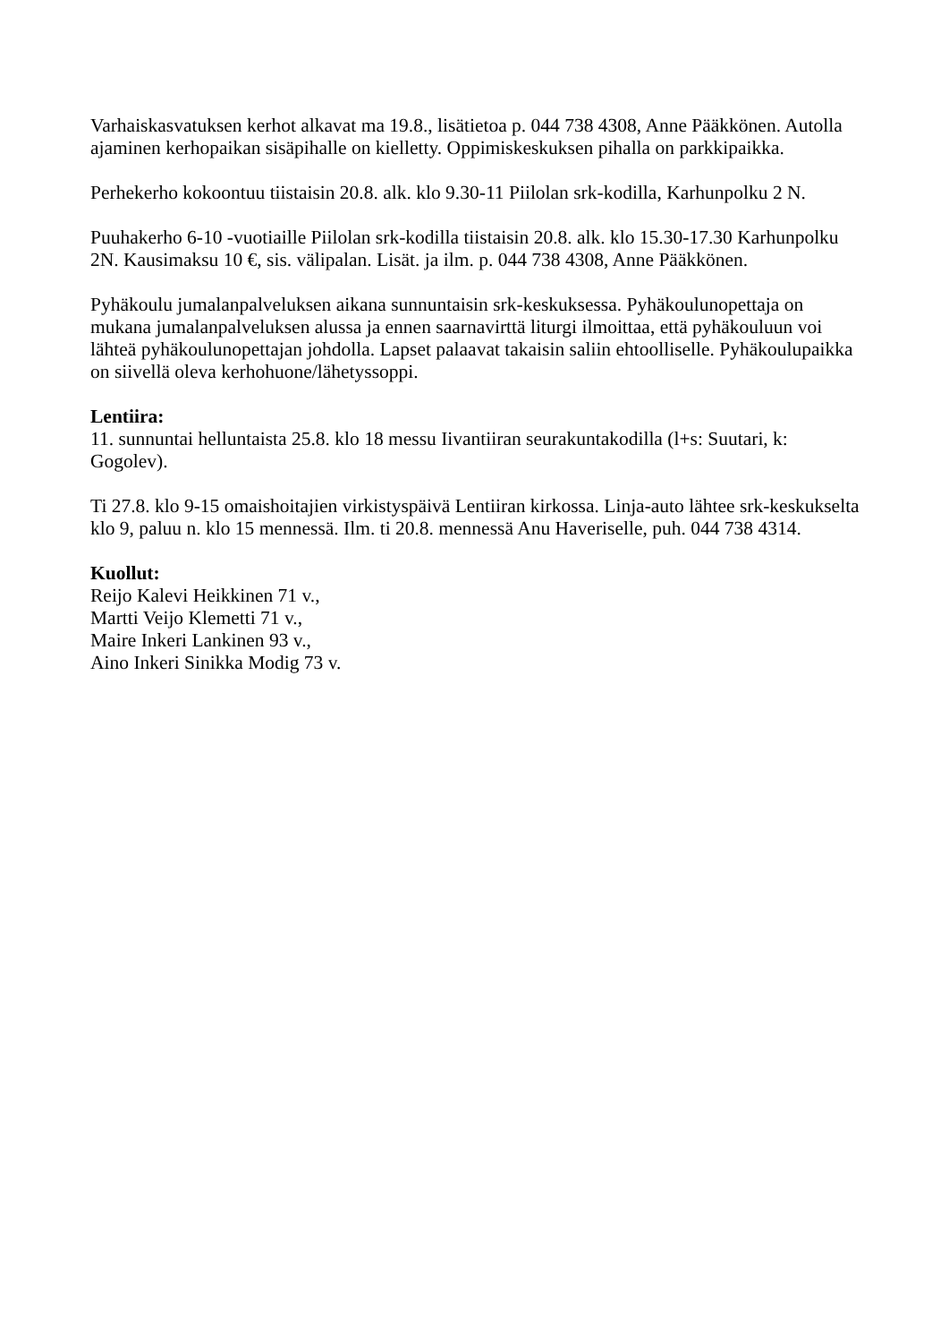Varhaiskasvatuksen kerhot alkavat ma 19.8., lisätietoa p. 044 738 4308, Anne Pääkkönen. Autolla ajaminen kerhopaikan sisäpihalle on kielletty. Oppimiskeskuksen pihalla on parkkipaikka.
Perhekerho kokoontuu tiistaisin 20.8. alk. klo 9.30-11 Piilolan srk-kodilla, Karhunpolku 2 N.
Puuhakerho 6-10 -vuotiaille Piilolan srk-kodilla tiistaisin 20.8. alk. klo 15.30-17.30 Karhunpolku 2N. Kausimaksu 10 €, sis. välipalan. Lisät. ja ilm. p. 044 738 4308, Anne Pääkkönen.
Pyhäkoulu jumalanpalveluksen aikana sunnuntaisin srk-keskuksessa. Pyhäkoulunopettaja on mukana jumalanpalveluksen alussa ja ennen saarnavirttä liturgi ilmoittaa, että pyhäkouluun voi lähteä pyhäkoulunopettajan johdolla. Lapset palaavat takaisin saliin ehtoolliselle. Pyhäkoulupaikka on siivellä oleva kerhohuone/lähetyssoppi.
Lentiira:
11. sunnuntai helluntaista 25.8. klo 18 messu Iivantiiran seurakuntakodilla (l+s: Suutari, k: Gogolev).
Ti 27.8. klo 9-15 omaishoitajien virkistyspäivä Lentiiran kirkossa. Linja-auto lähtee srk-keskukselta klo 9, paluu n. klo 15 mennessä. Ilm. ti 20.8. mennessä Anu Haveriselle, puh. 044 738 4314.
Kuollut:
Reijo Kalevi Heikkinen 71 v.,
Martti Veijo Klemetti 71 v.,
Maire Inkeri Lankinen 93 v.,
Aino Inkeri Sinikka Modig 73 v.